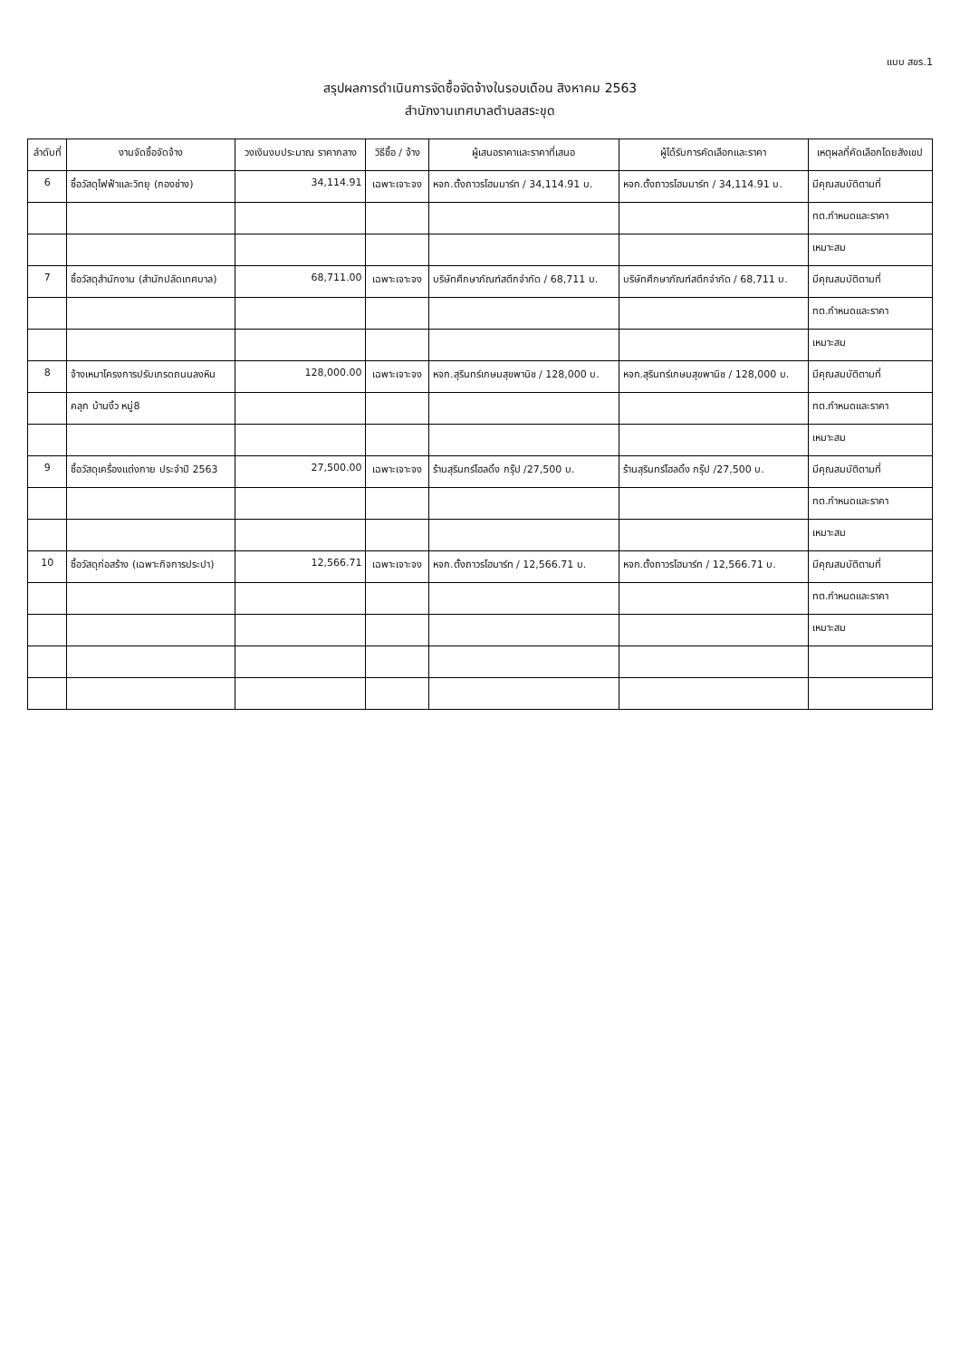แบบ สขร.1
สรุปผลการดำเนินการจัดซื้อจัดจ้างในรอบเดือน สิงหาคม 2563
สำนักงานเทศบาลตำบลสระขุด
| ลำดับที่ | งานจัดซื้อจัดจ้าง | วงเงินงบประมาณ ราคากลาง | วิธีซื้อ / จ้าง | ผู้เสนอราคาและราคาที่เสนอ | ผู้ได้รับการคัดเลือกและราคา | เหตุผลที่คัดเลือกโดยสังเขป |
| --- | --- | --- | --- | --- | --- | --- |
| 6 | ซื้อวัสดุไฟฟ้าและวิทยุ (กองช่าง) | 34,114.91 | เฉพาะเจาะจง | หจก.ตั้งถาวรโฮมมาร์ท / 34,114.91 บ. | หจก.ตั้งถาวรโฮมมาร์ท / 34,114.91 บ. | มีคุณสมบัติตามที่ |
| | | | | | | ทต.กำหนดและราคา |
| | | | | | | เหมาะสม |
| 7 | ซื้อวัสดุสำนักงาน (สำนักปลัดเทศบาล) | 68,711.00 | เฉพาะเจาะจง | บริษัทศึกษาภัณฑ์สตึกจำกัด / 68,711 บ. | บริษัทศึกษาภัณฑ์สตึกจำกัด / 68,711 บ. | มีคุณสมบัติตามที่ |
| | | | | | | ทต.กำหนดและราคา |
| | | | | | | เหมาะสม |
| 8 | จ้างเหมาโครงการปรับเกรดถนนลงหิน | 128,000.00 | เฉพาะเจาะจง | หจก.สุรินทร์เกษมสุขพานิช / 128,000 บ. | หจก.สุรินทร์เกษมสุขพานิช / 128,000 บ. | มีคุณสมบัติตามที่ |
| | คลุก บ้านงิ้ว หมู่8 | | | | | ทต.กำหนดและราคา |
| | | | | | | เหมาะสม |
| 9 | ซื้อวัสดุเครื่องแต่งกาย ประจำปี 2563 | 27,500.00 | เฉพาะเจาะจง | ร้านสุรินทร์โฮลดิ้ง กรุ๊ป /27,500 บ. | ร้านสุรินทร์โฮลดิ้ง กรุ๊ป /27,500 บ. | มีคุณสมบัติตามที่ |
| | | | | | | ทต.กำหนดและราคา |
| | | | | | | เหมาะสม |
| 10 | ซื้อวัสดุก่อสร้าง (เฉพาะกิจการประปา) | 12,566.71 | เฉพาะเจาะจง | หจก.ตั้งถาวรโฮมาร์ท / 12,566.71 บ. | หจก.ตั้งถาวรโฮมาร์ท / 12,566.71 บ. | มีคุณสมบัติตามที่ |
| | | | | | | ทต.กำหนดและราคา |
| | | | | | | เหมาะสม |